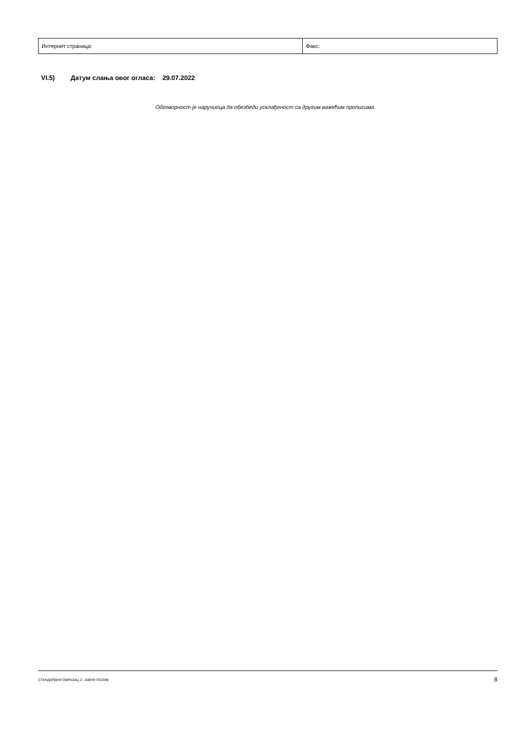| Интернет страница: | Факс: |
VI.5) Датум слања овог огласа: 29.07.2022
Одговорност је наручиоца да обезбеди усклађеност са другим важећим прописима.
СТАНДАРДНИ ОБРАЗАЦ 2: ЈАВНИ ПОЗИВ 8